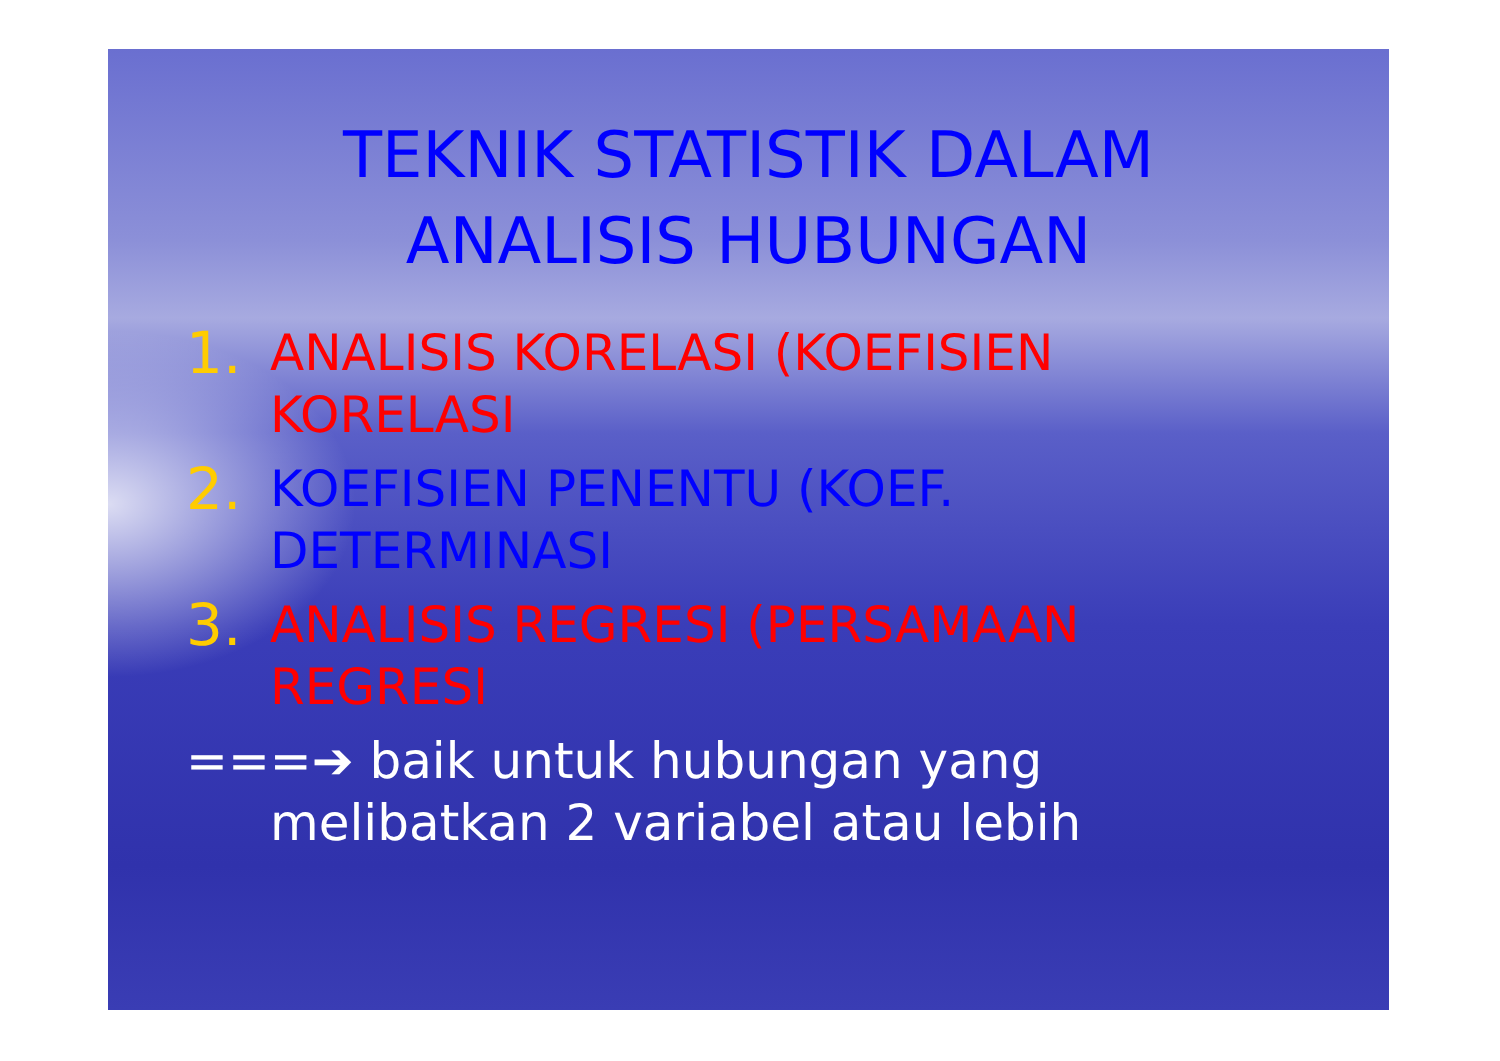TEKNIK STATISTIK DALAM
ANALISIS HUBUNGAN
1. ANALISIS KORELASI (KOEFISIEN
KORELASI
2. KOEFISIEN PENENTU (KOEF.
DETERMINASI
3. ANALISIS REGRESI (PERSAMAAN
REGRESI
===➔ baik untuk hubungan yang
melibatkan 2 variabel atau lebih